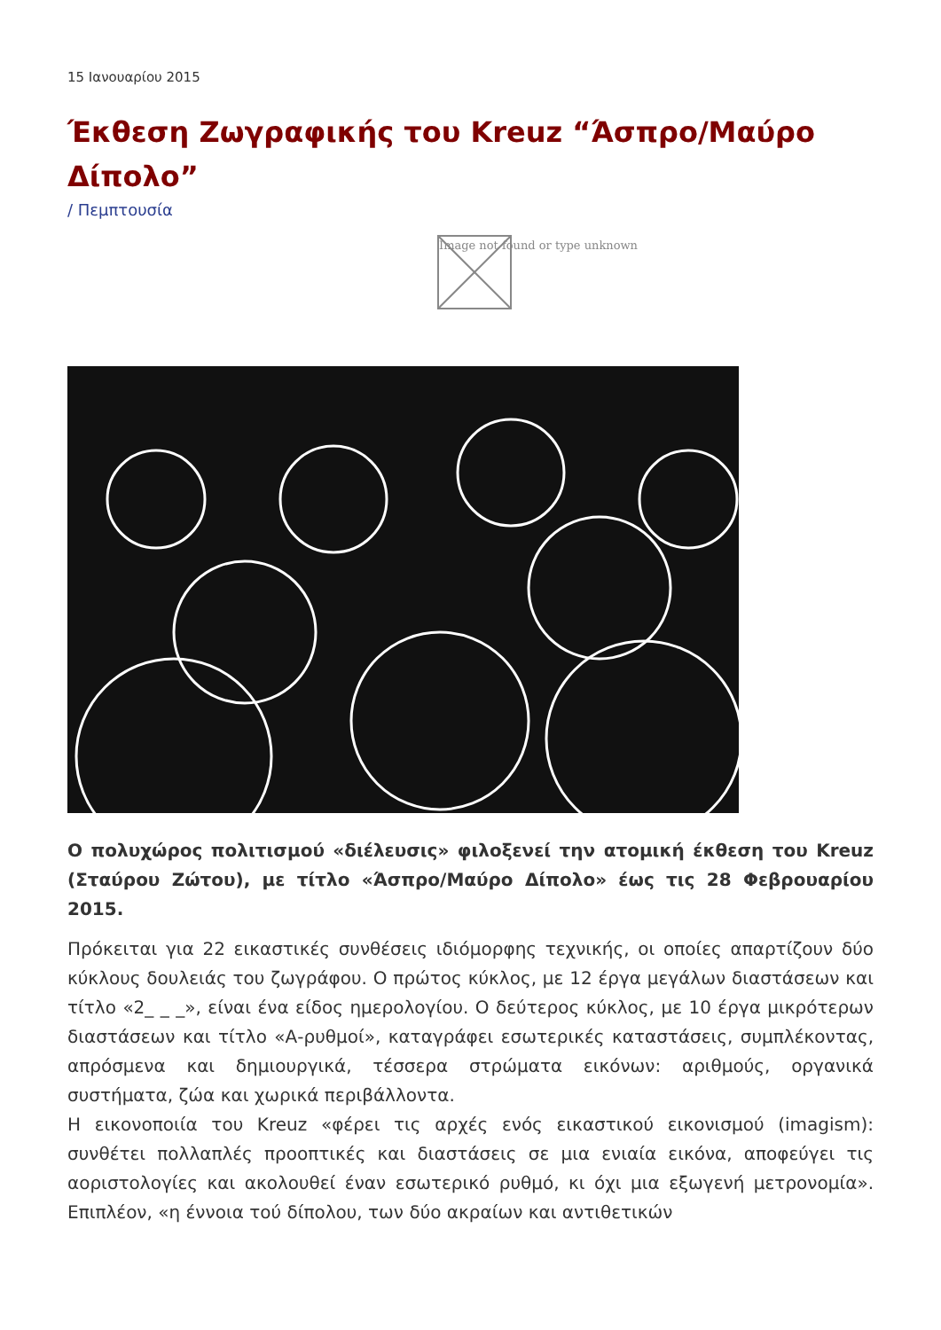15 Ιανουαρίου 2015
Έκθεση Ζωγραφικής του Kreuz “Άσπρο/Μαύρο Δίπολο”
/ Πεμπτουσία
Image not found or type unknown
Ο πολυχώρος πολιτισμού «διέλευσις» φιλοξενεί την ατομική έκθεση του Kreuz (Σταύρου Ζώτου), με τίτλο «Άσπρο/Μαύρο Δίπολο» έως τις 28 Φεβρουαρίου 2015.
Πρόκειται για 22 εικαστικές συνθέσεις ιδιόμορφης τεχνικής, οι οποίες απαρτίζουν δύο κύκλους δουλειάς του ζωγράφου. Ο πρώτος κύκλος, με 12 έργα μεγάλων διαστάσεων και τίτλο «2_ _ _», είναι ένα είδος ημερολογίου. Ο δεύτερος κύκλος, με 10 έργα μικρότερων διαστάσεων και τίτλο «Α-ρυθμοί», καταγράφει εσωτερικές καταστάσεις, συμπλέκοντας, απρόσμενα και δημιουργικά, τέσσερα στρώματα εικόνων: αριθμούς, οργανικά συστήματα, ζώα και χωρικά περιβάλλοντα.
Η εικονοποιία του Kreuz «φέρει τις αρχές ενός εικαστικού εικονισμού (imagism): συνθέτει πολλαπλές προοπτικές και διαστάσεις σε μια ενιαία εικόνα, αποφεύγει τις αοριστολογίες και ακολουθεί έναν εσωτερικό ρυθμό, κι όχι μια εξωγενή μετρονομία». Επιπλέον, «η έννοια τού δίπολου, των δύο ακραίων και αντιθετικών